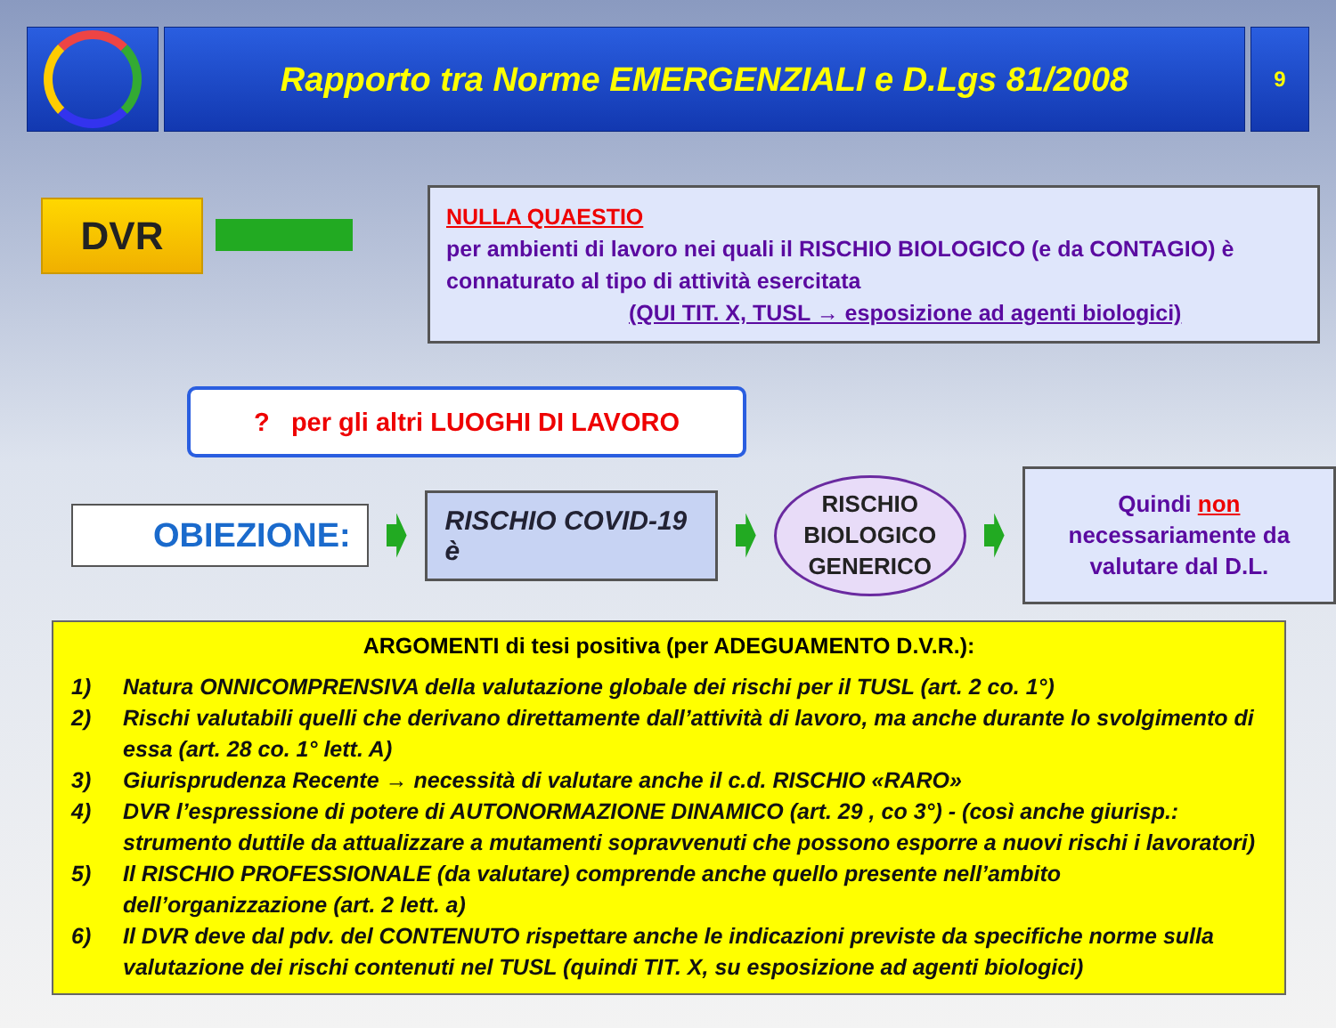Rapporto tra Norme EMERGENZIALI e D.Lgs 81/2008
9
DVR
NULLA QUAESTIO
per ambienti di lavoro nei quali il RISCHIO BIOLOGICO (e da CONTAGIO) è connaturato al tipo di attività esercitata
(QUI TIT. X, TUSL → esposizione ad agenti biologici)
? per gli altri LUOGHI DI LAVORO
OBIEZIONE:
RISCHIO COVID-19 è
RISCHIO
BIOLOGICO
GENERICO
Quindi non necessariamente da valutare dal D.L.
ARGOMENTI di tesi positiva (per ADEGUAMENTO D.V.R.):
1) Natura ONNICOMPRENSIVA della valutazione globale dei rischi per il TUSL (art. 2 co. 1°)
2) Rischi valutabili quelli che derivano direttamente dall’attività di lavoro, ma anche durante lo svolgimento di essa (art. 28 co. 1° lett. A)
3) Giurisprudenza Recente → necessità di valutare anche il c.d. RISCHIO «RARO»
4) DVR l’espressione di potere di AUTONORMAZIONE DINAMICO (art. 29 , co 3°) - (così anche giurisp.: strumento duttile da attualizzare a mutamenti sopravvenuti che possono esporre a nuovi rischi i lavoratori)
5) Il RISCHIO PROFESSIONALE (da valutare) comprende anche quello presente nell’ambito dell’organizzazione (art. 2 lett. a)
6) Il DVR deve dal pdv. del CONTENUTO rispettare anche le indicazioni previste da specifiche norme sulla valutazione dei rischi contenuti nel TUSL (quindi TIT. X, su esposizione ad agenti biologici)